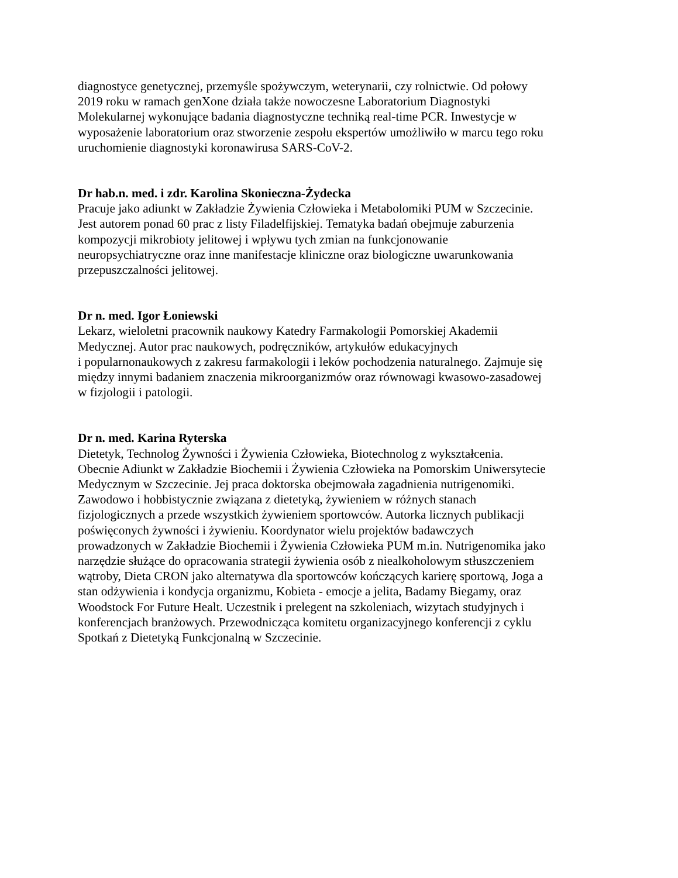diagnostyce genetycznej, przemyśle spożywczym, weterynarii, czy rolnictwie. Od połowy
2019 roku w ramach genXone działa także nowoczesne Laboratorium Diagnostyki
Molekularnej wykonujące badania diagnostyczne techniką real-time PCR. Inwestycje w
wyposażenie laboratorium oraz stworzenie zespołu ekspertów umożliwiło w marcu tego roku
uruchomienie diagnostyki koronawirusa SARS-CoV-2.
Dr hab.n. med. i zdr. Karolina Skonieczna-Żydecka
Pracuje jako adiunkt w Zakładzie Żywienia Człowieka i Metabolomiki PUM w Szczecinie.
Jest autorem ponad 60 prac z listy Filadelfijskiej. Tematyka badań obejmuje zaburzenia
kompozycji mikrobioty jelitowej i wpływu tych zmian na funkcjonowanie
neuropsychiatryczne oraz inne manifestacje kliniczne oraz biologiczne uwarunkowania
przepuszczalności jelitowej.
Dr n. med. Igor Łoniewski
Lekarz, wieloletni pracownik naukowy Katedry Farmakologii Pomorskiej Akademii
Medycznej. Autor prac naukowych, podręczników, artykułów edukacyjnych
i popularnonaukowych z zakresu farmakologii i leków pochodzenia naturalnego. Zajmuje się
między innymi badaniem znaczenia mikroorganizmów oraz równowagi kwasowo-zasadowej
w fizjologii i patologii.
Dr n. med. Karina Ryterska
Dietetyk, Technolog Żywności i Żywienia Człowieka, Biotechnolog z wykształcenia.
Obecnie Adiunkt w Zakładzie Biochemii i Żywienia Człowieka na Pomorskim Uniwersytecie
Medycznym w Szczecinie. Jej praca doktorska obejmowała zagadnienia nutrigenomiki.
Zawodowo i hobbistycznie związana z dietetyką, żywieniem w różnych stanach
fizjologicznych a przede wszystkich żywieniem sportowców. Autorka licznych publikacji
poświęconych żywności i żywieniu. Koordynator wielu projektów badawczych
prowadzonych w Zakładzie Biochemii i Żywienia Człowieka PUM m.in. Nutrigenomika jako
narzędzie służące do opracowania strategii żywienia osób z niealkoholowym stłuszczeniem
wątroby, Dieta CRON jako alternatywa dla sportowców kończących karierę sportową, Joga a
stan odżywienia i kondycja organizmu, Kobieta - emocje a jelita, Badamy Biegamy, oraz
Woodstock For Future Healt. Uczestnik i prelegent na szkoleniach, wizytach studyjnych i
konferencjach branżowych. Przewodnicząca komitetu organizacyjnego konferencji z cyklu
Spotkań z Dietetyką Funkcjonalną w Szczecinie.